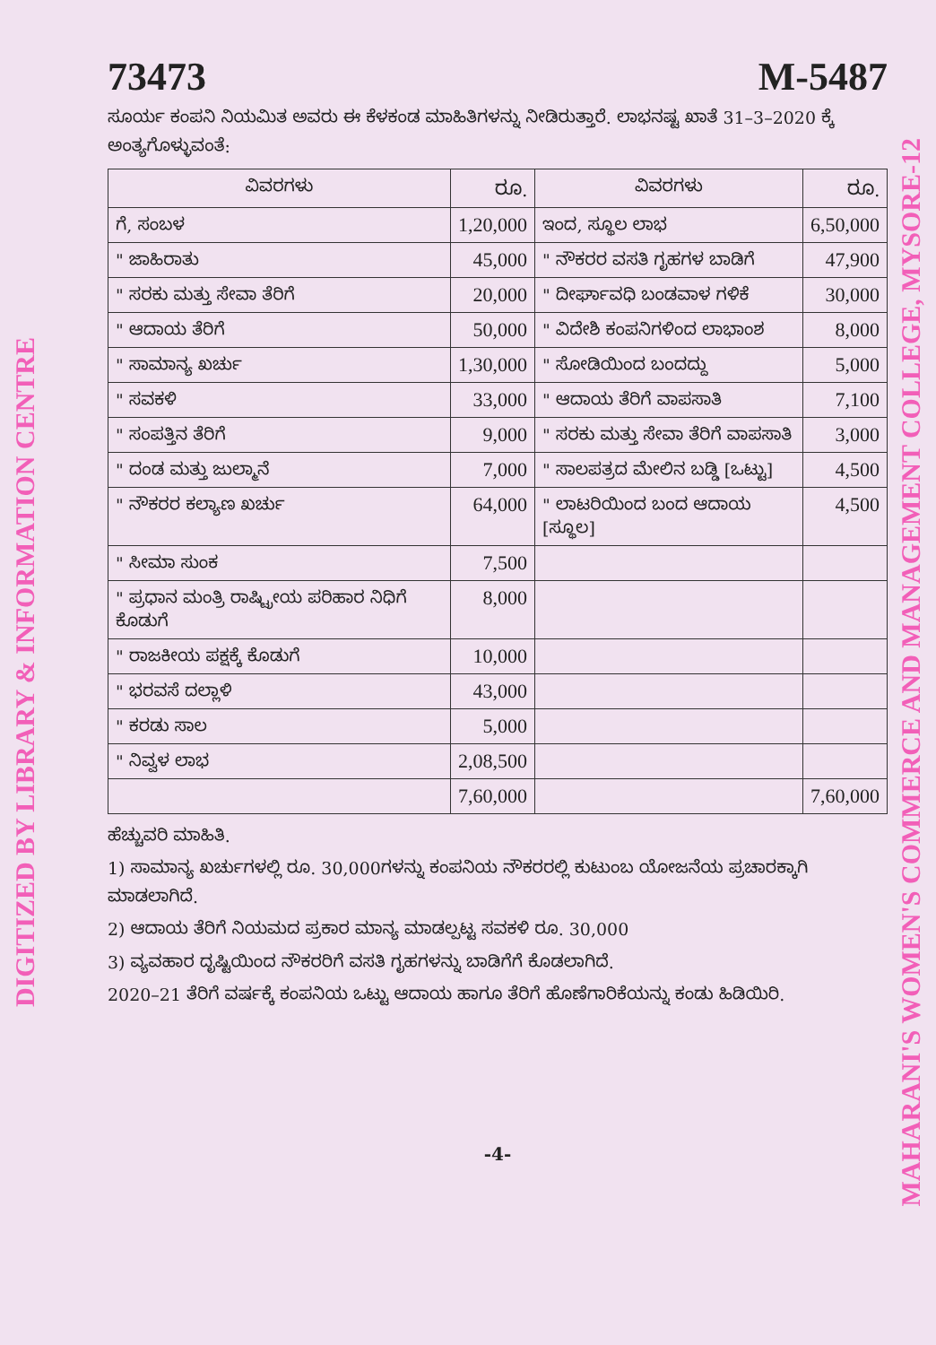DIGITIZED BY LIBRARY & INFORMATION CENTRE
MAHARANI'S WOMEN'S COMMERCE AND MANAGEMENT COLLEGE, MYSORE-12
73473 M-5487
ಸೂರ್ಯ ಕಂಪನಿ ನಿಯಮಿತ ಅವರು ಈ ಕೆಳಕಂಡ ಮಾಹಿತಿಗಳನ್ನು ನೀಡಿರುತ್ತಾರೆ. ಲಾಭನಷ್ಟ ಖಾತೆ 31–3–2020 ಕ್ಕೆ ಅಂತ್ಯಗೊಳ್ಳುವಂತೆ:
| ವಿವರಗಳು | ರೂ. | ವಿವರಗಳು | ರೂ. |
| --- | --- | --- | --- |
| ಗೆ, ಸಂಬಳ | 1,20,000 | ಇಂದ, ಸ್ಥೂಲ ಲಾಭ | 6,50,000 |
| " ಜಾಹಿರಾತು | 45,000 | " ನೌಕರರ ವಸತಿ ಗೃಹಗಳ ಬಾಡಿಗೆ | 47,900 |
| " ಸರಕು ಮತ್ತು ಸೇವಾ ತೆರಿಗೆ | 20,000 | " ದೀರ್ಘಾವಧಿ ಬಂಡವಾಳ ಗಳಿಕೆ | 30,000 |
| " ಆದಾಯ ತೆರಿಗೆ | 50,000 | " ವಿದೇಶಿ ಕಂಪನಿಗಳಿಂದ ಲಾಭಾಂಶ | 8,000 |
| " ಸಾಮಾನ್ಯ ಖರ್ಚು | 1,30,000 | " ಸೋಡಿಯಿಂದ ಬಂದದ್ದು | 5,000 |
| " ಸವಕಳಿ | 33,000 | " ಆದಾಯ ತೆರಿಗೆ ವಾಪಸಾತಿ | 7,100 |
| " ಸಂಪತ್ತಿನ ತೆರಿಗೆ | 9,000 | " ಸರಕು ಮತ್ತು ಸೇವಾ ತೆರಿಗೆ ವಾಪಸಾತಿ | 3,000 |
| " ದಂಡ ಮತ್ತು ಜುಲ್ಮಾನೆ | 7,000 | " ಸಾಲಪತ್ರದ ಮೇಲಿನ ಬಡ್ಡಿ [ಒಟ್ಟು] | 4,500 |
| " ನೌಕರರ ಕಲ್ಯಾಣ ಖರ್ಚು | 64,000 | " ಲಾಟರಿಯಿಂದ ಬಂದ ಆದಾಯ [ಸ್ಥೂಲ] | 4,500 |
| " ಸೀಮಾ ಸುಂಕ | 7,500 | | |
| " ಪ್ರಧಾನ ಮಂತ್ರಿ ರಾಷ್ಟ್ರೀಯ ಪರಿಹಾರ ನಿಧಿಗೆ ಕೊಡುಗೆ | 8,000 | | |
| " ರಾಜಕೀಯ ಪಕ್ಷಕ್ಕೆ ಕೊಡುಗೆ | 10,000 | | |
| " ಭರವಸೆ ದಲ್ಲಾಳಿ | 43,000 | | |
| " ಕರಡು ಸಾಲ | 5,000 | | |
| " ನಿವ್ವಳ ಲಾಭ | 2,08,500 | | |
| | 7,60,000 | | 7,60,000 |
ಹೆಚ್ಚುವರಿ ಮಾಹಿತಿ.
1) ಸಾಮಾನ್ಯ ಖರ್ಚುಗಳಲ್ಲಿ ರೂ. 30,000ಗಳನ್ನು ಕಂಪನಿಯ ನೌಕರರಲ್ಲಿ ಕುಟುಂಬ ಯೋಜನೆಯ ಪ್ರಚಾರಕ್ಕಾಗಿ ಮಾಡಲಾಗಿದೆ.
2) ಆದಾಯ ತೆರಿಗೆ ನಿಯಮದ ಪ್ರಕಾರ ಮಾನ್ಯ ಮಾಡಲ್ಪಟ್ಟ ಸವಕಳಿ ರೂ. 30,000
3) ವ್ಯವಹಾರ ದೃಷ್ಟಿಯಿಂದ ನೌಕರರಿಗೆ ವಸತಿ ಗೃಹಗಳನ್ನು ಬಾಡಿಗೆಗೆ ಕೊಡಲಾಗಿದೆ.
2020–21 ತೆರಿಗೆ ವರ್ಷಕ್ಕೆ ಕಂಪನಿಯ ಒಟ್ಟು ಆದಾಯ ಹಾಗೂ ತೆರಿಗೆ ಹೊಣೆಗಾರಿಕೆಯನ್ನು ಕಂಡು ಹಿಡಿಯಿರಿ.
-4-